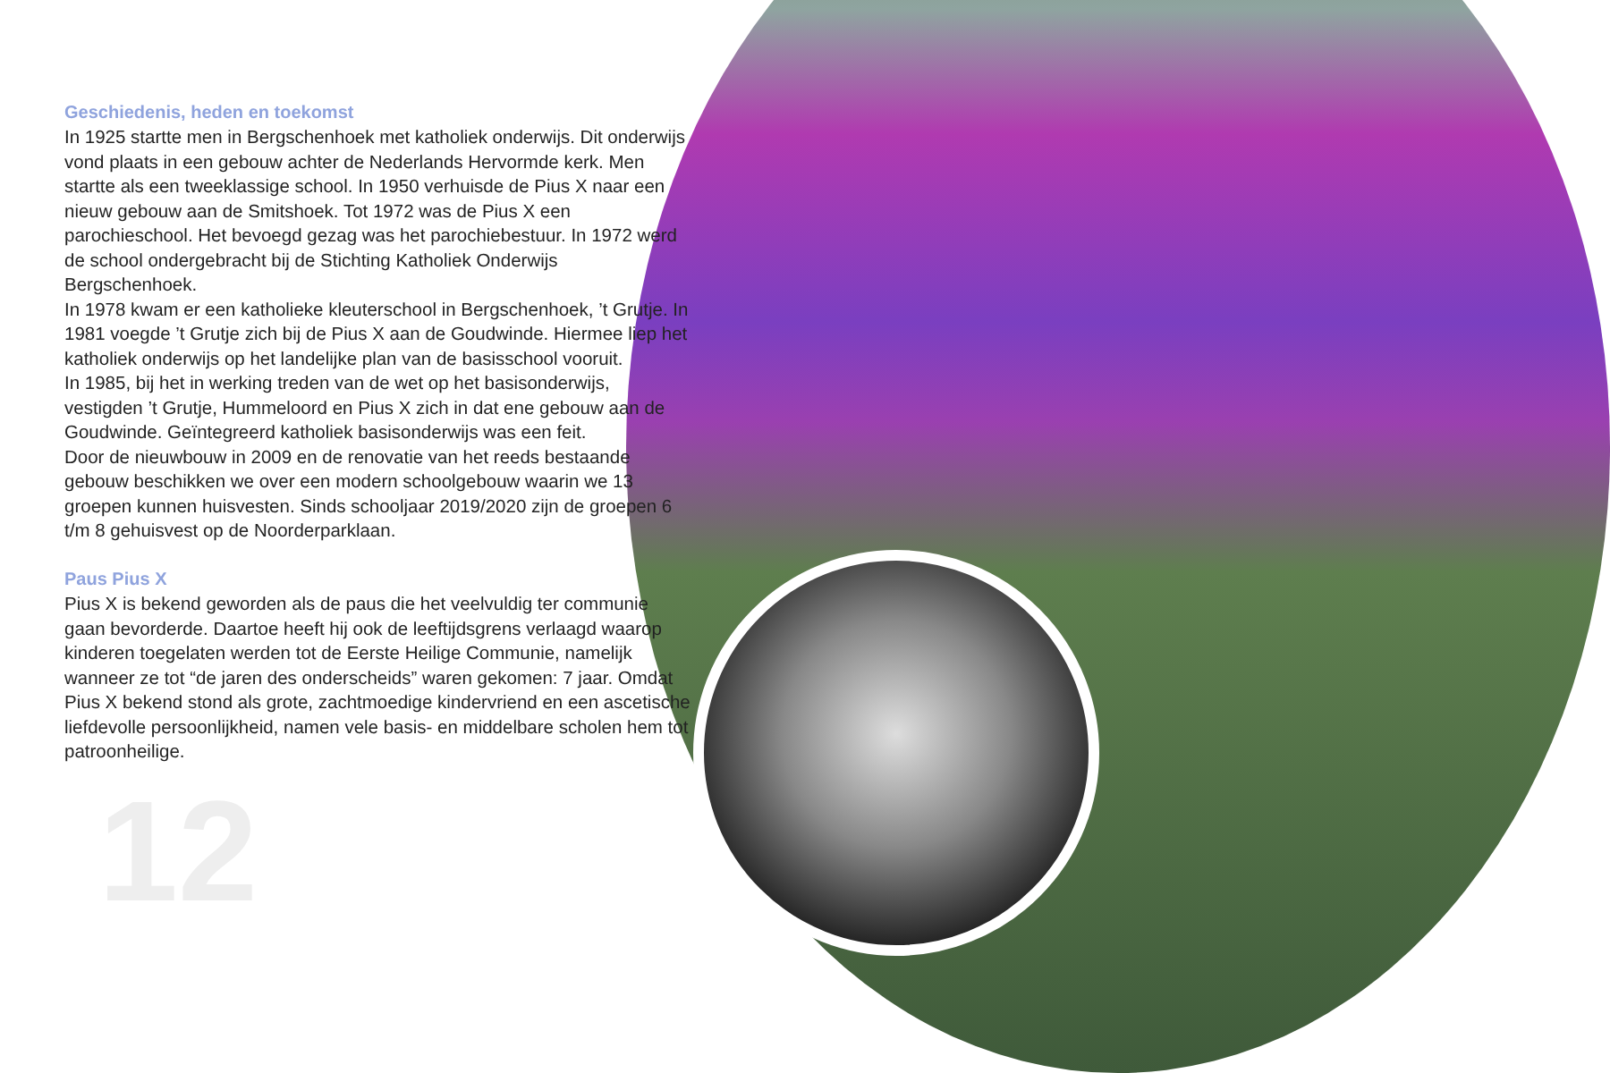Geschiedenis, heden en toekomst
In 1925 startte men in Bergschenhoek met katholiek onderwijs. Dit onderwijs vond plaats in een gebouw achter de Nederlands Hervormde kerk. Men startte als een tweeklassige school. In 1950 verhuisde de Pius X naar een nieuw gebouw aan de Smitshoek. Tot 1972 was de Pius X een parochieschool. Het bevoegd gezag was het parochiebestuur. In 1972 werd de school ondergebracht bij de Stichting Katholiek Onderwijs Bergschenhoek.
In 1978 kwam er een katholieke kleuterschool in Bergschenhoek, ’t Grutje. In 1981 voegde ’t Grutje zich bij de Pius X aan de Goudwinde. Hiermee liep het katholiek onderwijs op het landelijke plan van de basisschool vooruit.
In 1985, bij het in werking treden van de wet op het basisonderwijs, vestigden ’t Grutje, Hummeloord en Pius X zich in dat ene gebouw aan de Goudwinde. Geïntegreerd katholiek basisonderwijs was een feit.
Door de nieuwbouw in 2009 en de renovatie van het reeds bestaande gebouw beschikken we over een modern schoolgebouw waarin we 13 groepen kunnen huisvesten. Sinds schooljaar 2019/2020 zijn de groepen 6 t/m 8 gehuisvest op de Noorderparklaan.
Paus Pius X
Pius X is bekend geworden als de paus die het veelvuldig ter communie gaan bevorderde. Daartoe heeft hij ook de leeftijdsgrens verlaagd waarop kinderen toegelaten werden tot de Eerste Heilige Communie, namelijk wanneer ze tot “de jaren des onderscheids” waren gekomen: 7 jaar. Omdat Pius X bekend stond als grote, zachtmoedige kindervriend en een ascetische liefdevolle persoonlijkheid, namen vele basis- en middelbare scholen hem tot patroonheilige.
12